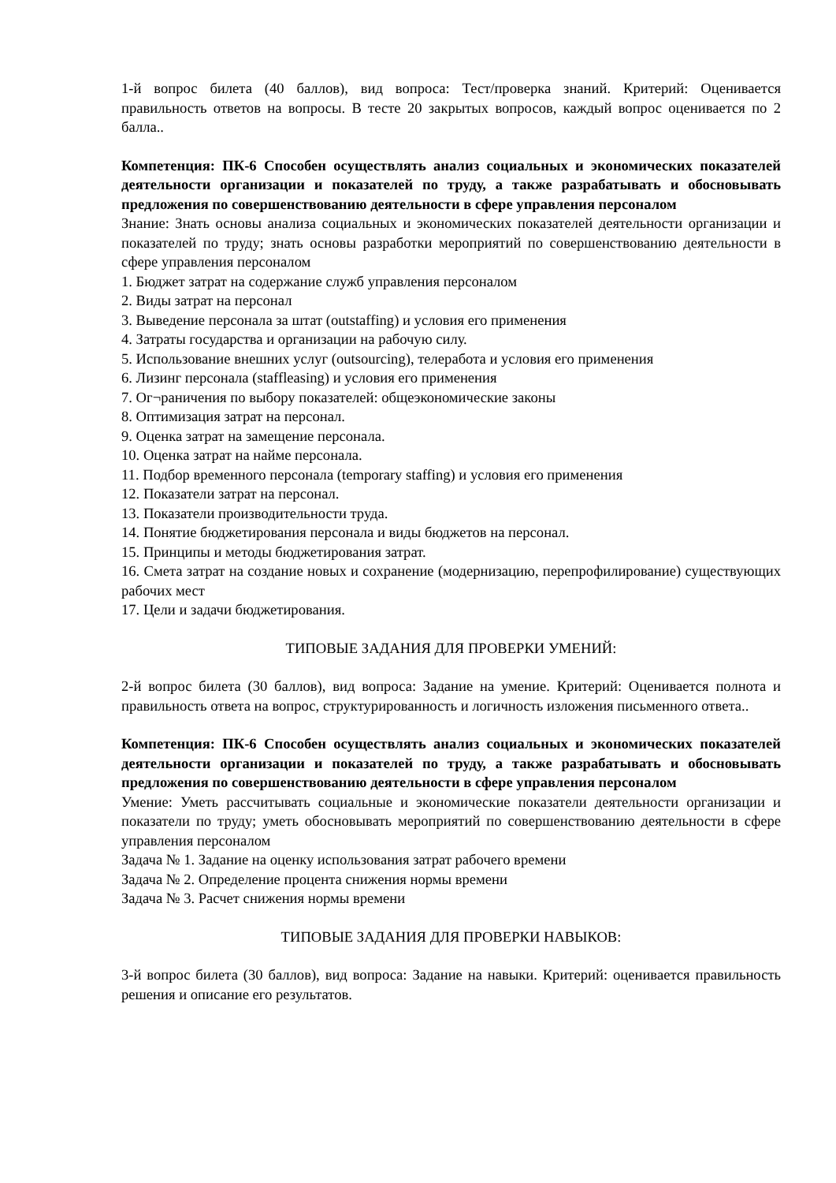1-й вопрос билета (40 баллов), вид вопроса: Тест/проверка знаний. Критерий: Оценивается правильность ответов на вопросы. В тесте 20 закрытых вопросов, каждый вопрос оценивается по 2 балла..
Компетенция: ПК-6 Способен осуществлять анализ социальных и экономических показателей деятельности организации и показателей по труду, а также разрабатывать и обосновывать предложения по совершенствованию деятельности в сфере управления персоналом
Знание: Знать основы анализа социальных и экономических показателей деятельности организации и показателей по труду; знать основы разработки мероприятий по совершенствованию деятельности в сфере управления персоналом
1. Бюджет затрат на содержание служб управления персоналом
2. Виды затрат на персонал
3. Выведение персонала за штат (outstaffing) и условия его применения
4. Затраты государства и организации на рабочую силу.
5. Использование внешних услуг (outsourcing), телеработа и условия его применения
6. Лизинг персонала (staffleasing) и условия его применения
7. Ог¬раничения по выбору показателей: общеэкономические законы
8. Оптимизация затрат на персонал.
9. Оценка затрат на замещение персонала.
10. Оценка затрат на найме персонала.
11. Подбор временного персонала (temporary staffing) и условия его применения
12. Показатели затрат на персонал.
13. Показатели производительности труда.
14. Понятие бюджетирования персонала и виды бюджетов на персонал.
15. Принципы и методы бюджетирования затрат.
16. Смета затрат на создание новых и сохранение (модернизацию, перепрофилирование) существующих рабочих мест
17. Цели и задачи бюджетирования.
ТИПОВЫЕ ЗАДАНИЯ ДЛЯ ПРОВЕРКИ УМЕНИЙ:
2-й вопрос билета (30 баллов), вид вопроса: Задание на умение. Критерий: Оценивается полнота и правильность ответа на вопрос, структурированность и логичность изложения письменного ответа..
Компетенция: ПК-6 Способен осуществлять анализ социальных и экономических показателей деятельности организации и показателей по труду, а также разрабатывать и обосновывать предложения по совершенствованию деятельности в сфере управления персоналом
Умение: Уметь рассчитывать социальные и экономические показатели деятельности организации и показатели по труду; уметь обосновывать мероприятий по совершенствованию деятельности в сфере управления персоналом
Задача № 1. Задание на оценку использования затрат рабочего времени
Задача № 2. Определение процента снижения нормы времени
Задача № 3. Расчет снижения нормы времени
ТИПОВЫЕ ЗАДАНИЯ ДЛЯ ПРОВЕРКИ НАВЫКОВ:
3-й вопрос билета (30 баллов), вид вопроса: Задание на навыки. Критерий: оценивается правильность решения и описание его результатов.